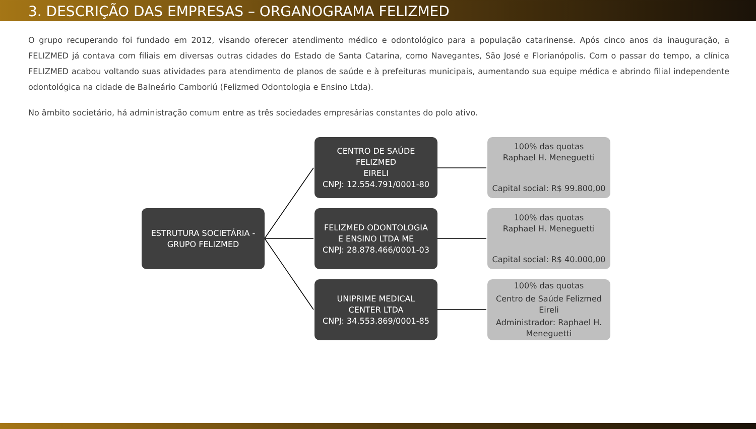3. DESCRIÇÃO DAS EMPRESAS – ORGANOGRAMA FELIZMED
O grupo recuperando foi fundado em 2012, visando oferecer atendimento médico e odontológico para a população catarinense. Após cinco anos da inauguração, a FELIZMED já contava com filiais em diversas outras cidades do Estado de Santa Catarina, como Navegantes, São José e Florianópolis. Com o passar do tempo, a clínica FELIZMED acabou voltando suas atividades para atendimento de planos de saúde e à prefeituras municipais, aumentando sua equipe médica e abrindo filial independente odontológica na cidade de Balneário Camboriú (Felizmed Odontologia e Ensino Ltda).
No âmbito societário, há administração comum entre as três sociedades empresárias constantes do polo ativo.
ESTRUTURA SOCIETÁRIA - GRUPO FELIZMED
CENTRO DE SAÚDE FELIZMED
EIRELI
CNPJ: 12.554.791/0001-80
100% das quotas
Raphael H. Meneguetti
Capital social: R$ 99.800,00
FELIZMED ODONTOLOGIA
E ENSINO LTDA ME
CNPJ: 28.878.466/0001-03
100% das quotas
Raphael H. Meneguetti
Capital social: R$ 40.000,00
UNIPRIME MEDICAL
CENTER LTDA
CNPJ: 34.553.869/0001-85
100% das quotas
Centro de Saúde Felizmed Eireli
Administrador: Raphael H. Meneguetti